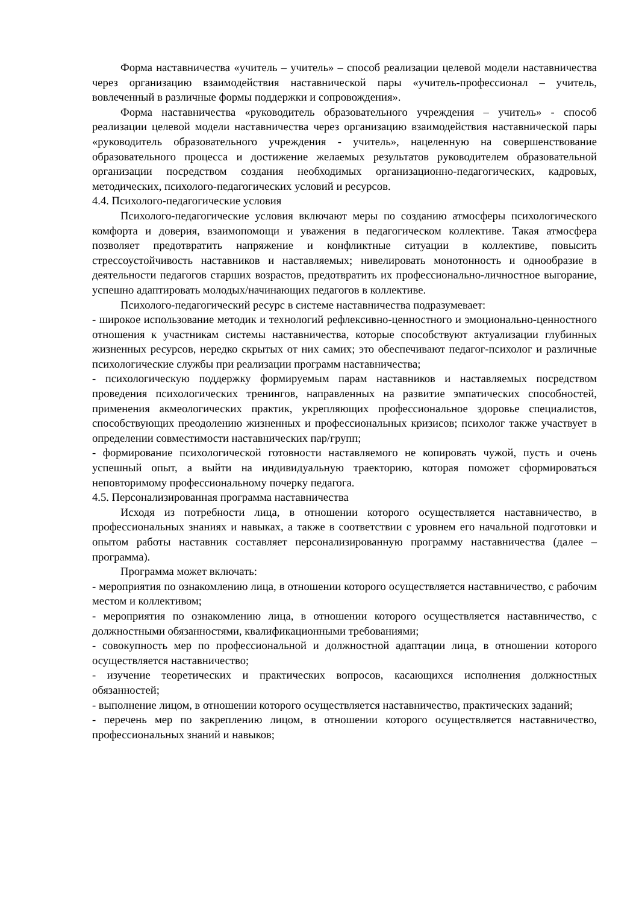Форма наставничества «учитель – учитель» – способ реализации целевой модели наставничества через организацию взаимодействия наставнической пары «учитель-профессионал – учитель, вовлеченный в различные формы поддержки и сопровождения».
Форма наставничества «руководитель образовательного учреждения – учитель» - способ реализации целевой модели наставничества через организацию взаимодействия наставнической пары «руководитель образовательного учреждения - учитель», нацеленную на совершенствование образовательного процесса и достижение желаемых результатов руководителем образовательной организации посредством создания необходимых организационно-педагогических, кадровых, методических, психолого-педагогических условий и ресурсов.
4.4. Психолого-педагогические условия
Психолого-педагогические условия включают меры по созданию атмосферы психологического комфорта и доверия, взаимопомощи и уважения в педагогическом коллективе. Такая атмосфера позволяет предотвратить напряжение и конфликтные ситуации в коллективе, повысить стрессоустойчивость наставников и наставляемых; нивелировать монотонность и однообразие в деятельности педагогов старших возрастов, предотвратить их профессионально-личностное выгорание, успешно адаптировать молодых/начинающих педагогов в коллективе.
Психолого-педагогический ресурс в системе наставничества подразумевает:
- широкое использование методик и технологий рефлексивно-ценностного и эмоционально-ценностного отношения к участникам системы наставничества, которые способствуют актуализации глубинных жизненных ресурсов, нередко скрытых от них самих; это обеспечивают педагог-психолог и различные психологические службы при реализации программ наставничества;
- психологическую поддержку формируемым парам наставников и наставляемых посредством проведения психологических тренингов, направленных на развитие эмпатических способностей, применения акмеологических практик, укрепляющих профессиональное здоровье специалистов, способствующих преодолению жизненных и профессиональных кризисов; психолог также участвует в определении совместимости наставнических пар/групп;
- формирование психологической готовности наставляемого не копировать чужой, пусть и очень успешный опыт, а выйти на индивидуальную траекторию, которая поможет сформироваться неповторимому профессиональному почерку педагога.
4.5. Персонализированная программа наставничества
Исходя из потребности лица, в отношении которого осуществляется наставничество, в профессиональных знаниях и навыках, а также в соответствии с уровнем его начальной подготовки и опытом работы наставник составляет персонализированную программу наставничества (далее – программа).
Программа может включать:
- мероприятия по ознакомлению лица, в отношении которого осуществляется наставничество, с рабочим местом и коллективом;
- мероприятия по ознакомлению лица, в отношении которого осуществляется наставничество, с должностными обязанностями, квалификационными требованиями;
- совокупность мер по профессиональной и должностной адаптации лица, в отношении которого осуществляется наставничество;
- изучение теоретических и практических вопросов, касающихся исполнения должностных обязанностей;
- выполнение лицом, в отношении которого осуществляется наставничество, практических заданий;
- перечень мер по закреплению лицом, в отношении которого осуществляется наставничество, профессиональных знаний и навыков;